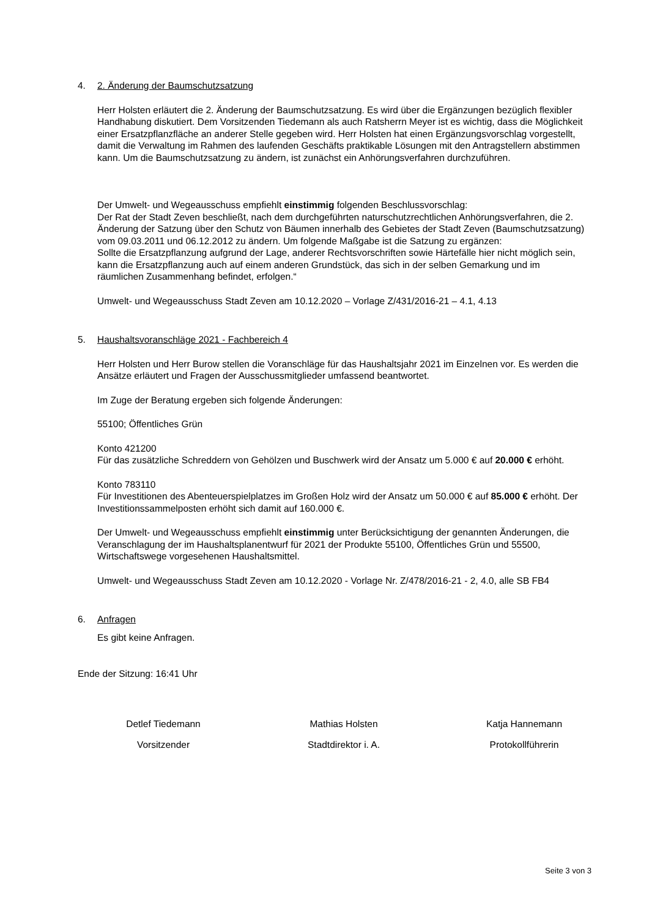4. 2. Änderung der Baumschutzsatzung
Herr Holsten erläutert die 2. Änderung der Baumschutzsatzung. Es wird über die Ergänzungen bezüglich flexibler Handhabung diskutiert. Dem Vorsitzenden Tiedemann als auch Ratsherrn Meyer ist es wichtig, dass die Möglichkeit einer Ersatzpflanzfläche an anderer Stelle gegeben wird. Herr Holsten hat einen Ergänzungsvorschlag vorgestellt, damit die Verwaltung im Rahmen des laufenden Geschäfts praktikable Lösungen mit den Antragstellern abstimmen kann. Um die Baumschutzsatzung zu ändern, ist zunächst ein Anhörungsverfahren durchzuführen.
Der Umwelt- und Wegeausschuss empfiehlt einstimmig folgenden Beschlussvorschlag:
Der Rat der Stadt Zeven beschließt, nach dem durchgeführten naturschutzrechtlichen Anhörungsverfahren, die 2. Änderung der Satzung über den Schutz von Bäumen innerhalb des Gebietes der Stadt Zeven (Baumschutzsatzung) vom 09.03.2011 und 06.12.2012 zu ändern. Um folgende Maßgabe ist die Satzung zu ergänzen:
Sollte die Ersatzpflanzung aufgrund der Lage, anderer Rechtsvorschriften sowie Härtefälle hier nicht möglich sein, kann die Ersatzpflanzung auch auf einem anderen Grundstück, das sich in der selben Gemarkung und im räumlichen Zusammenhang befindet, erfolgen.“
Umwelt- und Wegeausschuss Stadt Zeven am 10.12.2020 – Vorlage Z/431/2016-21 – 4.1, 4.13
5. Haushaltsvoranschläge 2021 - Fachbereich 4
Herr Holsten und Herr Burow stellen die Voranschläge für das Haushaltsjahr 2021 im Einzelnen vor. Es werden die Ansätze erläutert und Fragen der Ausschussmitglieder umfassend beantwortet.
Im Zuge der Beratung ergeben sich folgende Änderungen:
55100; Öffentliches Grün
Konto 421200
Für das zusätzliche Schreddern von Gehölzen und Buschwerk wird der Ansatz um 5.000 € auf 20.000 € erhöht.
Konto 783110
Für Investitionen des Abenteuerspielplatzes im Großen Holz wird der Ansatz um 50.000 € auf 85.000 € erhöht. Der Investitionssammelposten erhöht sich damit auf 160.000 €.
Der Umwelt- und Wegeausschuss empfiehlt einstimmig unter Berücksichtigung der genannten Änderungen, die Veranschlagung der im Haushaltsplanentwurf für 2021 der Produkte 55100, Öffentliches Grün und 55500, Wirtschaftswege vorgesehenen Haushaltsmittel.
Umwelt- und Wegeausschuss Stadt Zeven am 10.12.2020 - Vorlage Nr. Z/478/2016-21 - 2, 4.0, alle SB FB4
6. Anfragen
Es gibt keine Anfragen.
Ende der Sitzung: 16:41 Uhr
Detlef Tiedemann
Vorsitzender
Mathias Holsten
Stadtdirektor i. A.
Katja Hannemann
Protokollführerin
Seite 3 von 3